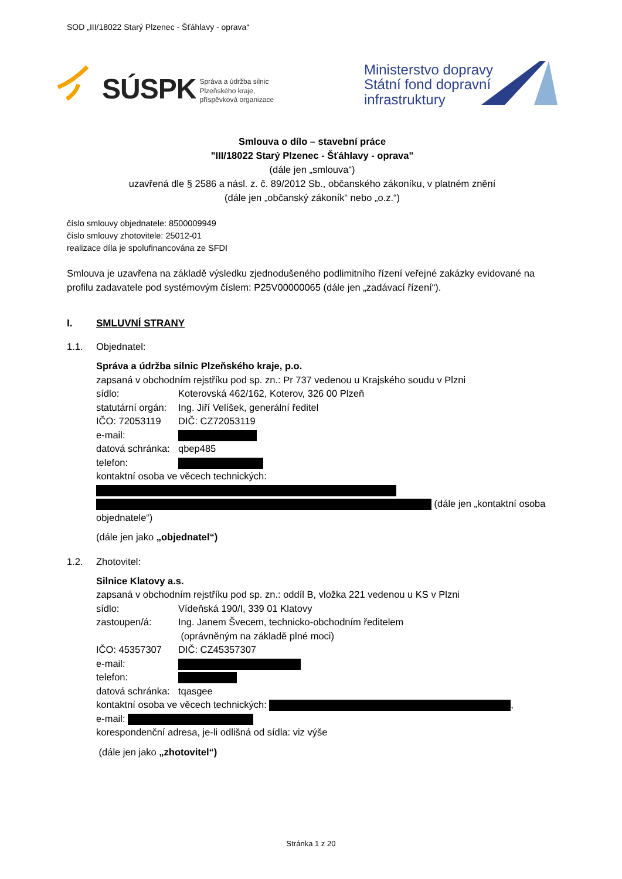SOD „III/18022 Starý Plzenec - Šťáhlavy - oprava“
SÚSPK Správa a údržba silnic
Plzeňského kraje,
příspěvková organizace
Ministerstvo dopravy
Státní fond dopravní
infrastruktury
Smlouva o dílo – stavební práce
"III/18022 Starý Plzenec - Šťáhlavy - oprava"
(dále jen „smlouva“)
uzavřená dle § 2586 a násl. z. č. 89/2012 Sb., občanského zákoníku, v platném znění
(dále jen „občanský zákoník“ nebo „o.z.“)
číslo smlouvy objednatele: 8500009949
číslo smlouvy zhotovitele: 25012-01
realizace díla je spolufinancována ze SFDI
Smlouva je uzavřena na základě výsledku zjednodušeného podlimitního řízení veřejné zakázky evidované na profilu zadavatele pod systémovým číslem: P25V00000065 (dále jen „zadávací řízení“).
I. SMLUVNÍ STRANY
1.1. Objednatel:
Správa a údržba silnic Plzeňského kraje, p.o.
zapsaná v obchodním rejstříku pod sp. zn.: Pr 737 vedenou u Krajského soudu v Plzni
sídlo: Koterovská 462/162, Koterov, 326 00 Plzeň
statutární orgán: Ing. Jiří Velíšek, generální ředitel
IČO: 72053119 DIČ: CZ72053119
e-mail:
datová schránka: qbep485
telefon:
kontaktní osoba ve věcech technických:
(dále jen „kontaktní osoba objednatele“)
(dále jen jako „objednatel“)
1.2. Zhotovitel:
Silnice Klatovy a.s.
zapsaná v obchodním rejstříku pod sp. zn.: oddíl B, vložka 221 vedenou u KS v Plzni
sídlo: Vídeňská 190/I, 339 01 Klatovy
zastoupen/á: Ing. Janem Švecem, technicko-obchodním ředitelem
(oprávněným na základě plné moci)
IČO: 45357307 DIČ: CZ45357307
e-mail:
telefon:
datová schránka: tqasgee
kontaktní osoba ve věcech technických: ,
e-mail:
korespondenční adresa, je-li odlišná od sídla: viz výše
(dále jen jako „zhotovitel“)
Stránka 1 z 20